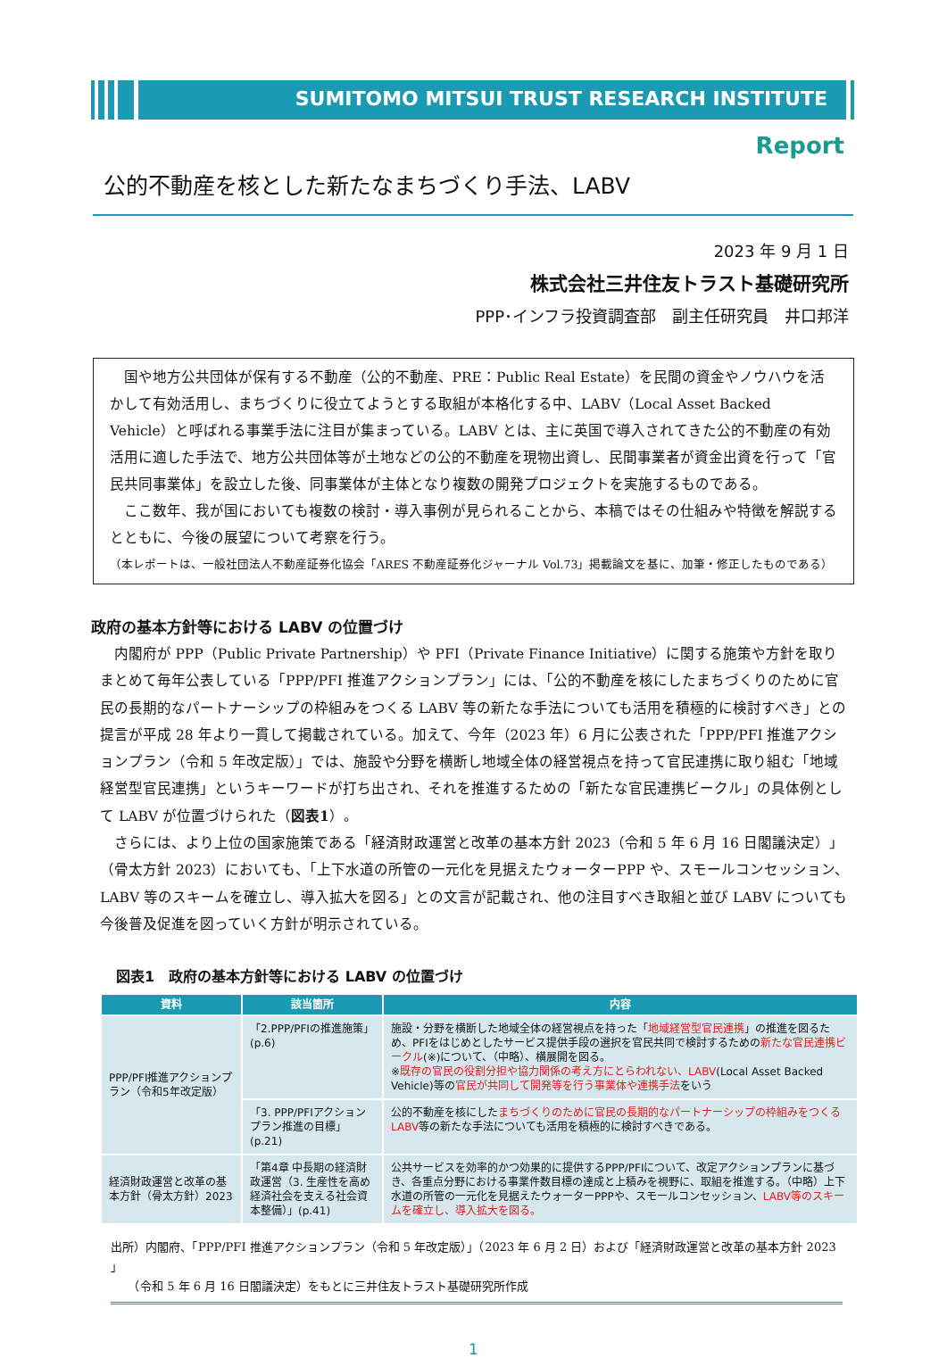SUMITOMO MITSUI TRUST RESEARCH INSTITUTE
Report
公的不動産を核とした新たなまちづくり手法、LABV
2023 年 9 月 1 日
株式会社三井住友トラスト基礎研究所
PPP･インフラ投資調査部　副主任研究員　井口邦洋
国や地方公共団体が保有する不動産（公的不動産、PRE：Public Real Estate）を民間の資金やノウハウを活かして有効活用し、まちづくりに役立てようとする取組が本格化する中、LABV（Local Asset Backed Vehicle）と呼ばれる事業手法に注目が集まっている。LABV とは、主に英国で導入されてきた公的不動産の有効活用に適した手法で、地方公共団体等が土地などの公的不動産を現物出資し、民間事業者が資金出資を行って「官民共同事業体」を設立した後、同事業体が主体となり複数の開発プロジェクトを実施するものである。
ここ数年、我が国においても複数の検討・導入事例が見られることから、本稿ではその仕組みや特徴を解説するとともに、今後の展望について考察を行う。
（本レポートは、一般社団法人不動産証券化協会「ARES 不動産証券化ジャーナル Vol.73」掲載論文を基に、加筆・修正したものである）
政府の基本方針等における LABV の位置づけ
内閣府が PPP（Public Private Partnership）や PFI（Private Finance Initiative）に関する施策や方針を取りまとめて毎年公表している「PPP/PFI 推進アクションプラン」には、「公的不動産を核にしたまちづくりのために官民の長期的なパートナーシップの枠組みをつくる LABV 等の新たな手法についても活用を積極的に検討すべき」との提言が平成 28 年より一貫して掲載されている。加えて、今年（2023 年）6 月に公表された「PPP/PFI 推進アクションプラン（令和 5 年改定版）」では、施設や分野を横断し地域全体の経営視点を持って官民連携に取り組む「地域経営型官民連携」というキーワードが打ち出され、それを推進するための「新たな官民連携ビークル」の具体例として LABV が位置づけられた（図表1）。
さらには、より上位の国家施策である「経済財政運営と改革の基本方針 2023（令和 5 年 6 月 16 日閣議決定）」（骨太方針 2023）においても、「上下水道の所管の一元化を見据えたウォーターPPP や、スモールコンセッション、LABV 等のスキームを確立し、導入拡大を図る」との文言が記載され、他の注目すべき取組と並び LABV についても今後普及促進を図っていく方針が明示されている。
図表1　政府の基本方針等における LABV の位置づけ
| 資料 | 該当箇所 | 内容 |
| --- | --- | --- |
| PPP/PFI推進アクションプラン（令和5年改定版） | 「2.PPP/PFIの推進施策」(p.6) | 施設・分野を横断した地域全体の経営視点を持った「 地域経営型官民連携 」の推進を図るため、PFIをはじめとしたサービス提供手段の選択を官民共同で検討するための 新たな官民連携ビークル (※)について、（中略）、横展開を図る。 ※ 既存の官民の役割分担や協力関係の考え方にとらわれない、LABV (Local Asset Backed Vehicle)等の 官民が共同して開発等を行う事業体や連携手法 をいう |
| | 「3. PPP/PFIアクションプラン推進の目標」(p.21) | 公的不動産を核にした まちづくりのために官民の長期的なパートナーシップの枠組みをつくるLABV 等の新たな手法についても活用を積極的に検討すべきである。 |
| 経済財政運営と改革の基本方針（骨太方針）2023 | 「第4章 中長期の経済財政運営（3. 生産性を高め経済社会を支える社会資本整備）」(p.41) | 公共サービスを効率的かつ効果的に提供するPPP/PFIについて、改定アクションプランに基づき、各重点分野における事業件数目標の達成と上積みを視野に、取組を推進する。（中略）上下水道の所管の一元化を見据えたウォーターPPPや、スモールコンセッション、 LABV等のスキームを確立し、導入拡大を図る。 |
出所）内閣府、「PPP/PFI 推進アクションプラン（令和 5 年改定版）」（2023 年 6 月 2 日）および「経済財政運営と改革の基本方針 2023 」
　　（令和 5 年 6 月 16 日閣議決定）をもとに三井住友トラスト基礎研究所作成
1